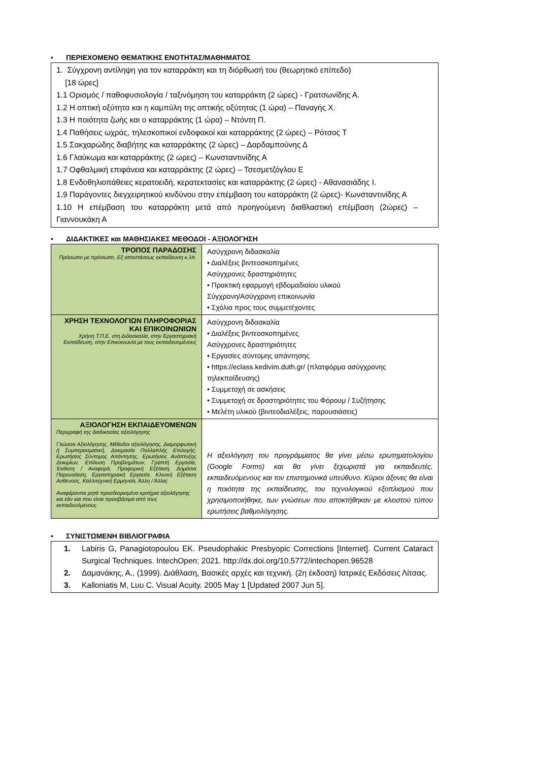• ΠΕΡΙΕΧΟΜΕΝΟ ΘΕΜΑΤΙΚΗΣ ΕΝΟΤΗΤΑΣ/ΜΑΘΗΜΑΤΟΣ
1. Σύγχρονη αντίληψη για τον καταρράκτη και τη διόρθωσή του (θεωρητικό επίπεδο)
[18 ώρες]
1.1 Ορισμός / παθοφυσιολογία / ταξινόμηση του καταρράκτη (2 ώρες) - Γρατσωνίδης Α.
1.2 Η οπτική οξύτητα και η καμπύλη της οπτικής οξύτητας (1 ώρα) – Παναγής Χ.
1.3 Η ποιότητα ζωής και ο καταρράκτης (1 ώρα) – Ντόντη Π.
1.4 Παθήσεις ωχράς, τηλεσκοπικοί ενδοφακοί και καταρράκτης (2 ώρες) – Ρότσος Τ
1.5 Σακχαρώδης διαβήτης και καταρράκτης (2 ώρες) – Δαρδαμπούνης Δ
1.6 Γλαύκωμα και καταρράκτης (2 ώρες) – Κωνσταντινίδης Α
1.7 Οφθαλμική επιφάνεια και καταρράκτης (2 ώρες) – Τσεσμετζόγλου Ε
1.8 Ενδοθηλιοπάθειες κερατοειδή, κερατεκτασίες και καταρράκτης (2 ώρες) - Αθανασιάδης Ι.
1.9 Παράγοντες διεγχειρητικού κινδύνου στην επέμβαση του καταρράκτη (2 ώρες)- Κωνσταντινίδης Α
1.10 Η επέμβαση του καταρράκτη μετά από προηγούμενη διαθλαστική επέμβαση (2ώρες) – Γιαννουκάκη Α
• ΔΙΔΑΚΤΙΚΕΣ και ΜΑΘΗΣΙΑΚΕΣ ΜΕΘΟΔΟΙ - ΑΞΙΟΛΟΓΗΣΗ
| ΤΡΟΠΟΣ ΠΑΡΑΔΟΣΗΣ Πρόσωπο με πρόσωπο, Εξ αποστάσεως εκπαίδευση κ.λπ. | Ασύγχρονη διδασκαλία • Διαλέξεις βιντεοσκοπημένες Ασύγχρονες δραστηριότητες • Πρακτική εφαρμογή εβδομαδιαίου υλικού Σύγχρονη/Ασύγχρονη επικοινωνία • Σχόλια προς τους συμμετέχοντες |
| ΧΡΗΣΗ ΤΕΧΝΟΛΟΓΙΩΝ ΠΛΗΡΟΦΟΡΙΑΣ ΚΑΙ ΕΠΙΚΟΙΝΩΝΙΩΝ Χρήση Τ.Π.Ε. στη Διδασκαλία, στην Εργαστηριακή Εκπαίδευση, στην Επικοινωνία με τους εκπαιδευομένους | Ασύγχρονη διδασκαλία • Διαλέξεις βιντεοσκοπημένες Ασύγχρονες δραστηριότητες • Εργασίες σύντομης απάντησης • https://eclass.kedivim.duth.gr/ (πλατφόρμα ασύγχρονης τηλεκπαίδευσης) • Συμμετοχή σε ασκήσεις • Συμμετοχή σε δραστηριότητες του Φόρουμ / Συζήτησης • Μελέτη υλικού (βιντεοδιαλέξεις, παρουσιάσεις) |
| ΑΞΙΟΛΟΓΗΣΗ ΕΚΠΑΙΔΕΥΟΜΕΝΩΝ Περιγραφή της διαδικασίας αξιολόγησης Γλώσσα Αξιολόγησης, Μέθοδοι αξιολόγησης, Διαμορφωτική ή Συμπερασματική, Δοκιμασία Πολλαπλής Επιλογής, Ερωτήσεις Σύντομης Απάντησης, Ερωτήσεις Ανάπτυξης Δοκιμίων, Επίλυση Προβλημάτων, Γραπτή Εργασία, Έκθεση / Αναφορά, Προφορική Εξέταση, Δημόσια Παρουσίαση, Εργαστηριακή Εργασία, Κλινική Εξέταση Ασθενούς, Καλλιτεχνική Ερμηνεία, Άλλη / Άλλες Αναφέρονται ρητά προσδιορισμένα κριτήρια αξιολόγησης και εάν και που είναι προσβάσιμα από τους εκπαιδευόμενους. | Η αξιολόγηση του προγράμματος θα γίνει μέσω ερωτηματολογίου (Google Forms) και θα γίνει ξεχωριστά για εκπαιδευτές, εκπαιδευόμενους και τον επιστημονικά υπεύθυνο. Κύριοι άξονες θα είναι η ποιότητα της εκπαίδευσης, του τεχνολογικού εξοπλισμού που χρησιμοποιήθηκε, των γνώσεων που αποκτήθηκαν με κλειστού τύπου ερωτήσεις βαθμολόγησης. |
• ΣΥΝΙΣΤΩΜΕΝΗ ΒΙΒΛΙΟΓΡΑΦΙΑ
1. Labiris G, Panagiotopoulou EK. Pseudophakic Presbyopic Corrections [Internet]. Current Cataract Surgical Techniques. IntechOpen; 2021. http://dx.doi.org/10.5772/intechopen.96528
2. Δαμανάκης, Α., (1999). Διάθλαση, Βασικές αρχές και τεχνική. (2η έκδοση) Ιατρικές Εκδόσεις Λίτσας.
3. Kalloniatis M, Luu C. Visual Acuity. 2005 May 1 [Updated 2007 Jun 5].